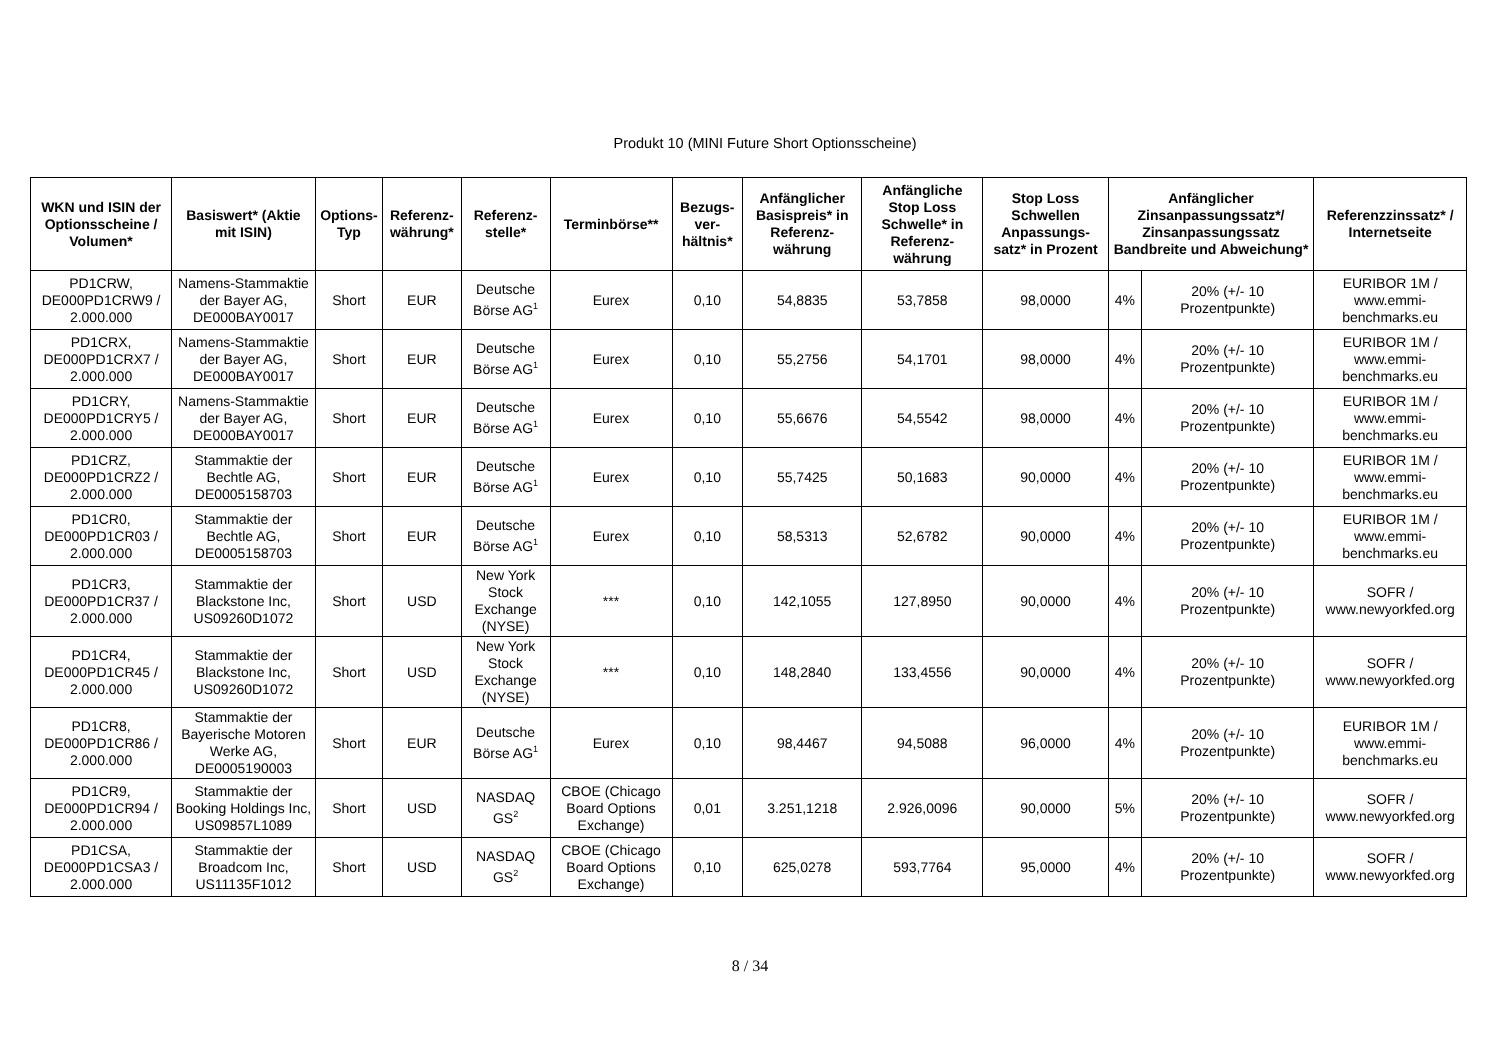Produkt 10 (MINI Future Short Optionsscheine)
| WKN und ISIN der Optionsscheine / Volumen* | Basiswert* (Aktie mit ISIN) | Options-Typ | Referenz-währung* | Referenz-stelle* | Terminbörse** | Bezugs-ver-hältnis* | Anfänglicher Basispreis* in Referenz-währung | Anfängliche Stop Loss Schwelle* in Referenz-währung | Stop Loss Schwellen Anpassungs-satz* in Prozent | Anfänglicher Zinsanpassungssatz*/ Zinsanpassungssatz Bandbreite und Abweichung* | | Referenzzinssatz* / Internetseite |
| --- | --- | --- | --- | --- | --- | --- | --- | --- | --- | --- | --- | --- |
| PD1CRW, DE000PD1CRW9 / 2.000.000 | Namens-Stammaktie der Bayer AG, DE000BAY0017 | Short | EUR | Deutsche Börse AG<sup>1</sup> | Eurex | 0,10 | 54,8835 | 53,7858 | 98,0000 | 4% | 20% (+/- 10 Prozentpunkte) | EURIBOR 1M / www.emmi-benchmarks.eu |
| PD1CRX, DE000PD1CRX7 / 2.000.000 | Namens-Stammaktie der Bayer AG, DE000BAY0017 | Short | EUR | Deutsche Börse AG<sup>1</sup> | Eurex | 0,10 | 55,2756 | 54,1701 | 98,0000 | 4% | 20% (+/- 10 Prozentpunkte) | EURIBOR 1M / www.emmi-benchmarks.eu |
| PD1CRY, DE000PD1CRY5 / 2.000.000 | Namens-Stammaktie der Bayer AG, DE000BAY0017 | Short | EUR | Deutsche Börse AG<sup>1</sup> | Eurex | 0,10 | 55,6676 | 54,5542 | 98,0000 | 4% | 20% (+/- 10 Prozentpunkte) | EURIBOR 1M / www.emmi-benchmarks.eu |
| PD1CRZ, DE000PD1CRZ2 / 2.000.000 | Stammaktie der Bechtle AG, DE0005158703 | Short | EUR | Deutsche Börse AG<sup>1</sup> | Eurex | 0,10 | 55,7425 | 50,1683 | 90,0000 | 4% | 20% (+/- 10 Prozentpunkte) | EURIBOR 1M / www.emmi-benchmarks.eu |
| PD1CR0, DE000PD1CR03 / 2.000.000 | Stammaktie der Bechtle AG, DE0005158703 | Short | EUR | Deutsche Börse AG<sup>1</sup> | Eurex | 0,10 | 58,5313 | 52,6782 | 90,0000 | 4% | 20% (+/- 10 Prozentpunkte) | EURIBOR 1M / www.emmi-benchmarks.eu |
| PD1CR3, DE000PD1CR37 / 2.000.000 | Stammaktie der Blackstone Inc, US09260D1072 | Short | USD | New York Stock Exchange (NYSE) | *** | 0,10 | 142,1055 | 127,8950 | 90,0000 | 4% | 20% (+/- 10 Prozentpunkte) | SOFR / www.newyorkfed.org |
| PD1CR4, DE000PD1CR45 / 2.000.000 | Stammaktie der Blackstone Inc, US09260D1072 | Short | USD | New York Stock Exchange (NYSE) | *** | 0,10 | 148,2840 | 133,4556 | 90,0000 | 4% | 20% (+/- 10 Prozentpunkte) | SOFR / www.newyorkfed.org |
| PD1CR8, DE000PD1CR86 / 2.000.000 | Stammaktie der Bayerische Motoren Werke AG, DE0005190003 | Short | EUR | Deutsche Börse AG<sup>1</sup> | Eurex | 0,10 | 98,4467 | 94,5088 | 96,0000 | 4% | 20% (+/- 10 Prozentpunkte) | EURIBOR 1M / www.emmi-benchmarks.eu |
| PD1CR9, DE000PD1CR94 / 2.000.000 | Stammaktie der Booking Holdings Inc, US09857L1089 | Short | USD | NASDAQ GS<sup>2</sup> | CBOE (Chicago Board Options Exchange) | 0,01 | 3.251,1218 | 2.926,0096 | 90,0000 | 5% | 20% (+/- 10 Prozentpunkte) | SOFR / www.newyorkfed.org |
| PD1CSA, DE000PD1CSA3 / 2.000.000 | Stammaktie der Broadcom Inc, US11135F1012 | Short | USD | NASDAQ GS<sup>2</sup> | CBOE (Chicago Board Options Exchange) | 0,10 | 625,0278 | 593,7764 | 95,0000 | 4% | 20% (+/- 10 Prozentpunkte) | SOFR / www.newyorkfed.org |
8 / 34